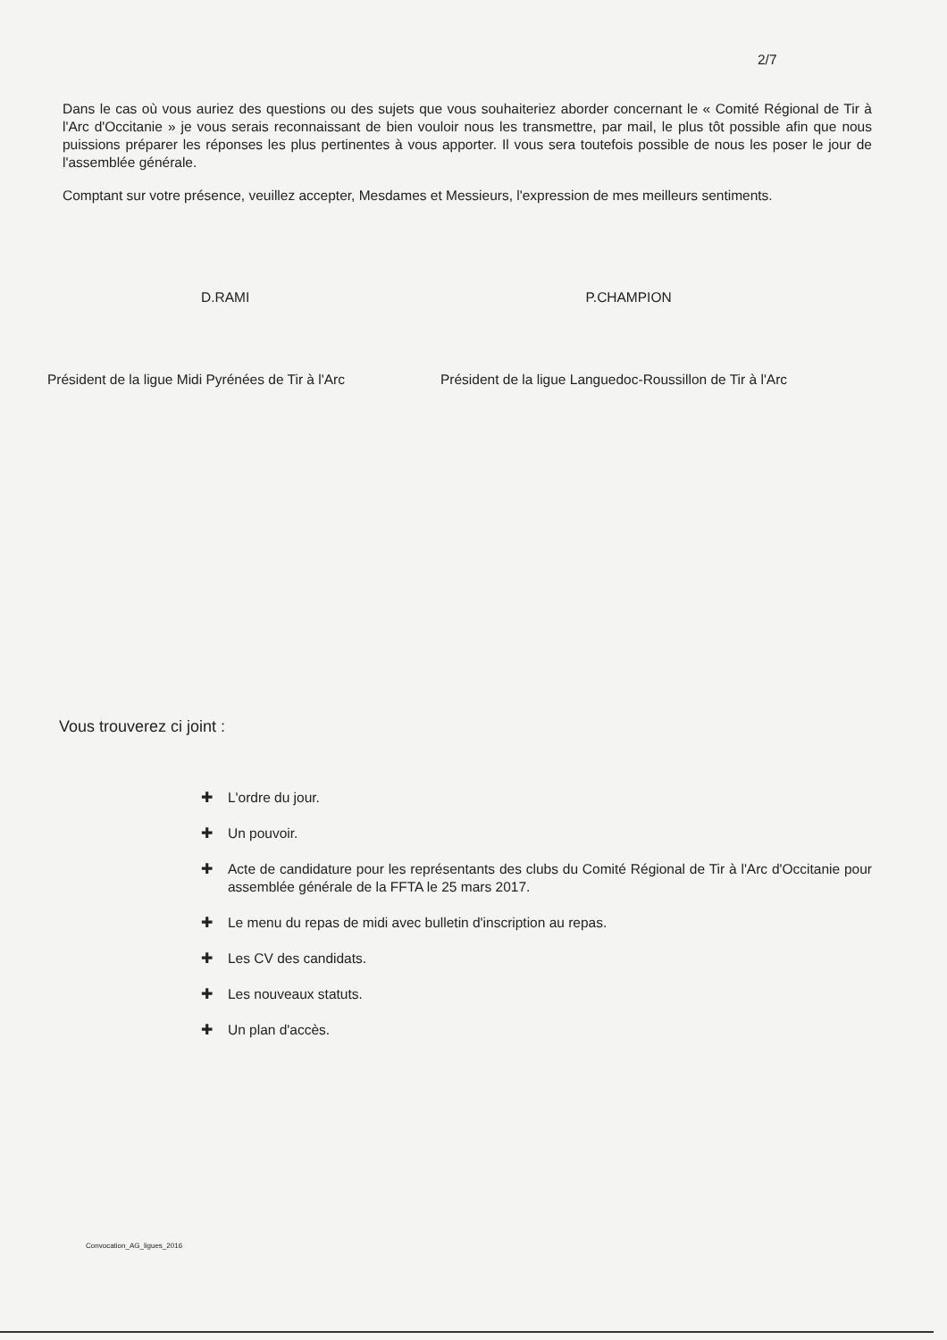2/7
Dans le cas où vous auriez des questions ou des sujets que vous souhaiteriez aborder concernant le « Comité Régional de Tir à l'Arc d'Occitanie » je vous serais reconnaissant de bien vouloir nous les transmettre, par mail, le plus tôt possible afin que nous puissions préparer les réponses les plus pertinentes à vous apporter. Il vous sera toutefois possible de nous les poser le jour de l'assemblée générale.
Comptant sur votre présence, veuillez accepter, Mesdames et Messieurs, l'expression de mes meilleurs sentiments.
D.RAMI P.CHAMPION
Président de la ligue Midi Pyrénées de Tir à l'Arc
Président de la ligue Languedoc-Roussillon de Tir à l'Arc
Vous trouverez ci joint :
✚ L'ordre du jour.
✚ Un pouvoir.
✚ Acte de candidature pour les représentants des clubs du Comité Régional de Tir à l'Arc d'Occitanie pour assemblée générale de la FFTA le 25 mars 2017.
✚ Le menu du repas de midi avec bulletin d'inscription au repas.
✚ Les CV des candidats.
✚ Les nouveaux statuts.
✚ Un plan d'accès.
Convocation_AG_ligues_2016